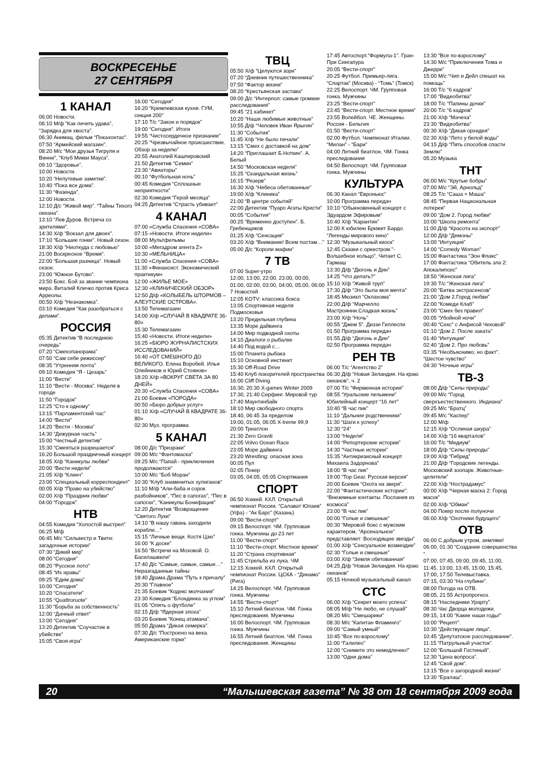ВОСКРЕСЕНЬЕ
27 СЕНТЯБРЯ
1 КАНАЛ
06:00 Новости.
06:10 М/ф “Как лечить удава”, “Зарядка для хвоста”.
06:30 Анимац. фильм “Покахонтас”.
07:50 “Армейский магазин”.
08:20 М/с “Мои друзья Тигруля и Винни”, “Клуб Микки Мауса”.
09:10 “Здоровье”.
10:00 Новости.
10:20 “Непутевые заметки”.
10:40 “Пока все дома”.
11:30 “Фазенда”.
12:00 Новости.
12:10 Д/с “Живой мир”. “Тайны Тихого океана”.
13:10 “Лев Дуров. Встреча со зрителями”.
14:30 Х/ф “Вокзал для двоих”.
17:10 “Большие гонки”. Новый сезон.
18:30 Х/ф “Ниоткуда с любовью”
21:00 Воскресное “Время”.
22:00 “Большая разница”. Новый сезон.
23:00 “Южное Бутово”.
23:50 Бокс. Бой за звание чемпиона мира. Виталий Кличко против Криса Арреолы.
00:50 Х/ф “Незнакомка”.
03:10 Комедия “Как разобраться с делами”.
РОССИЯ
05:35 Детектив “В последнюю очередь”
07:20 “Смехопанорама”
07:50 “Сам себе режиссер”
08:35 “Утренняя почта”
09:10 Комедия “Я - Цезарь”
11:00 “Вести”
11:10 “Вести - Москва”. Неделя в городе
11:50 “Городок”
12:25 “Сто к одному”
13:15 “Парламентский час”
14:00 “Вести”
14:20 “Вести - Москва”
14:30 “Дежурная часть”
15:00 “Честный детектив”
15:30 “Смеяться разрешается”
16:20 Большой праздничный концерт
18:05 Х/ф “Каникулы любви”
20:00 “Вести недели”
21:05 Х/ф “Клинч”
23:00 “Специальный корреспондент”
00:05 Х/ф “Право на убийство”
02:00 Х/ф “Праздник любви”
04:00 “Городок”
НТВ
04:55 Комедия “Холостой выстрел”
06:25 М/ф
06:45 М/с “Сильвестр и Твити: загадочные истории”
07:30 “Дикий мир”
08:00 “Сегодня”
08:20 “Русское лото”
08:45 “Их нравы”
09:25 “Едим дома”
10:00 “Сегодня”
10:20 “Спасатели”
10:55 “Quattroruote”
11:30 “Борьба за собственность”
12:00 “Дачный ответ”
13:00 “Сегодня”
13:20 Детектив “Соучастие в убийстве”
15:05 “Своя игра”
16:00 “Сегодня”
16:20 “Кремлевская кухня. ГУМ, секция 200”
17:10 Т/с “Закон и порядок”
19:00 “Сегодня”. Итоги
19:55 “Чистосердечное признание”
20:25 “Чрезвычайное происшествие. Обзор за неделю”
20:55 Анатолий Кашпировский
21:50 Детектив “Семин”
23:30 “Авиаторы”
00:10 “Футбольная ночь”
00:45 Комедия “Сплошные неприятности”
02:30 Комедия “Герой месяца”
04:25 Детектив “Страсть убивает”
4 КАНАЛ
07:00 «Служба Спасения «СОВА»
07:15 «Новости. Итоги недели»
08:00 Мультфильмы
10:00 «Мегадром агента Z»
10:30 «МЕЛЬНИЦА»
11:00 «Служба Спасения «СОВА»
11:30 «Финансист. Экономический практикум»
12:00 «ЖИЛЬЕ МОЕ»
12:30 «КЛИНИЧЕСКИЙ ОБЗОР»
12:50 Д/ф «КОЛЫБЕЛЬ ШТОРМОВ – АЛЕУТСКИЕ ОСТРОВА».
13:50 Телемагазин
14:00 Х/ф «СЛУЧАЙ В КВАДРАТЕ 36-80»
15:30 Телемагазин
15:40 «Новости. Итоги недели»
16:25 «БЮРО ЖУРНАЛИСТСКИХ ИССЛЕДОВАНИЙ»
16:40 «ОТ СМЕШНОГО ДО ВЕЛИКОГО. Елена Воробей. Илья Олейников и Юрий Стоянов»
18:20 Х/ф «ВОКРУГ СВЕТА ЗА 80 ДНЕЙ»
20:30 «Служба Спасения «СОВА»
21:00 Боевик «ПОРОДА»
00:50 «Бюро добрых услуг»
01:10 Х/ф «СЛУЧАЙ В КВАДРАТЕ 36-80»
02:30 Муз. программа
5 КАНАЛ
08:00 Д/с “Призраки”
09:00 М/с “Фантомаска”
09:25 М/с “Папай - приключения продолжаются”
10:00 М/с “Боб Моран”
10:30 “Клуб знаменитых хулиганов”
11:10 М/ф “Али-баба и сорок разбойников”, “Пес в сапогах”, “Пес в сапогах”, “Каникулы Бонифация”
12:20 Детектив “Возвращение “Святого Луки”
14:10 “В нашу гавань заходили корабли…”
15:15 “Личные вещи. Костя Цзю”
16:00 “К доске”
16:50 “Встречи на Моховой. О. Басилашвили”
17:40 Д/с “Самые, самые, самые…” Неразгаданные тайны
18:40 Драма Драма “Путь к причалу”
20:30 “Главное”
21:35 Боевик “Кодекс молчания”
23:30 Комедия “Блондинка за углом”
01:05 “Опять о футболе”
02:15 Д/ф “Ядерная эпоха”
03:20 Боевик “Конец атамана”.
05:50 Драма “Дикая семерка”.
07:30 Д/с “Построено на века. Американские горки”
ТВЦ
05:50 Х/ф “Целуются зори”
07:20 “Дневник путешественника”
07:50 “Фактор жизни”
08:20 “Крестьянская застава”
09:00 Д/с “Интерпол: самые громкие расследования”
09:45 “21 кабинет”
10:20 “Наши любимые животные”
10:55 Д/ф “Человек Иван Ярыгин”
11:30 “События”
11:45 Х/ф “Не было печали”
13:15 “Смех с доставкой на дом”
14:20 “Приглашает Б.Ноткин”. А. Белый
14:50 “Московская неделя”
15:25 “Скандальная жизнь”
16:15 “Резерв”
16:30 Х/ф “Небеса обетованные”
19:00 Х/ф “Клиника”
21:00 “В центре событий”
22:00 Детектив “Пуаро Агаты Кристи”
00:05 “События”
00:25 “Временно доступен”. Б. Гребенщиков
01:25 Х/ф “Сенсация”
03:20 Х/ф “Внимание! Всем постам…”
05:00 Д/с “Короли мафии”
7 ТВ
07:00 Super-утро
12:00, 13:00, 22:00, 23:00, 00:00, 01:00, 02:00, 03:00, 04:00, 05:00, 06:00 7 Новостей
12:05 KOTV: классика бокса
13:05 Спортивная неделя Подмосковья
13:20 Предельная глубина
13:35 Море дайвинга
14:00 Мир подводной охоты
14:10 Диалоги о рыбалке
14:40 Под водой с…
15:00 Планета рыбака
15:10 Основной инстинкт
15:30 Off-Road Drive
15:40 Клуб покорителей пространства
16:00 Cliff Diving
16:30, 20:30 X-games Winter 2009
17:30, 21:40 Серфинг. Мировой тур
17:40 Маунтинбайк
18:10 Мир свободного спорта
18:40, 06:45 За пределом
19:00, 01:05, 06:05 X-treme 99,9
20:00 Триатлон
21:30 Zero Graviti
22:05 Volvo Ocean Race
23:05 Море дайвинга
23:20 Wrestling: опасная зона
00:05 Пул
02:05 Покер
03:05, 04:05, 05:05 Спортмания
СПОРТ
06:50 Хоккей. КХЛ. Открытый чемпионат России. “Салават Юлаев” (Уфа) - “Ак Барс” (Казань)
09:00 “Вести-спорт”
09:15 Велоспорт. ЧМ. Групповая гонка. Мужчины до 23 лет
11:00 “Вести-спорт”
11:10 “Вести-спорт. Местное время”
11:20 “Страна спортивная”
11:45 Стрельба из лука. ЧМ
12:15 Хоккей. КХЛ. Открытый чемпионат России. ЦСКА - “Динамо” (Рига)
14:25 Велоспорт. ЧМ. Групповая гонка. Мужчины
14:55 “Вести-спорт”
15:10 Летний биатлон. ЧМ. Гонка преследования. Мужчины
16:00 Велоспорт. ЧМ. Групповая гонка. Мужчины
16:55 Летний биатлон. ЧМ. Гонка преследования. Женщины
17:45 Автоспорт.”Формула-1”. Гран-При Сингапура
20:05 “Вести-спорт”
20:25 Футбол. Премьер-лига. “Спартак” (Москва) - “Томь” (Томск)
22:25 Велоспорт. ЧМ. Групповая гонка. Мужчины
23:25 “Вести-спорт”
23:45 “Вести-спорт. Местное время”
23:55 Волейбол. ЧЕ. Женщины. Россия - Бельгия
01:50 “Вести-спорт”
02:00 Футбол. Чемпионат Италии. “Милан” - “Бари”
04:00 Летний биатлон. ЧМ. Гонка преследования
04:50 Велоспорт. ЧМ. Групповая гонка. Мужчины
КУЛЬТУРА
06:30 Канал “Евроньюс”
10:00 Программа передач
10:10 “Обыкновенный концерт с Эдуардом Эфировым”
10:40 Х/ф “Карантин”
12:00 К юбилею Брижит Бардо. “Легенды мирового кино”
12:30 “Музыкальный киоск”
12:45 Сказки с оркестром.”-Волшебное кольцо”. Читает С. Гармаш
13:30 Д/ф “Дюгонь и Дин”
14:25 “Что делать?”
15:10 Х/ф “Живой труп”
17:30 Д/ф “Это была моя мечта”
18:45 Мюзикл “Оклахома”
22:00 Д/ф “Марчелло Мастроянни.Сладкая жизнь”
23:00 Х/ф “Ночь”
00:55 “Джем 5”. Диззи Гиллеспи
01:50 Программа передач
01:55 Д/ф “Дюгонь и Дин”
02:50 Программа передач
РЕН ТВ
06:00 Т/с “Агентство 2”
06:30 Д/ф “Новая Зеландия. На краю океанов”, ч. 2
07:00 Т/с “Фирменная история”
08:55 “Уральские пельмени” Юбилейный концерт “16 лет”
10:40 “В час пик”
11:10 “Дальние родственники”
11:30 “Шаги к успеху”
12:30 “24”
13:00 “Неделя”
14:00 “Репортерские истории”
14:30 “Частные истории”
15:35 “Антикризисный концерт Михаила Задорнова”
18:00 “В час пик”
19:00 “Top Gear. Русская версия”
20:00 Боевик “Охота на зверя”.
22:00 “Фантастические истории”: “Внеземные контакты. Послания из космоса”
23:00 “В час пик”
00:00 “Голые и смешные”
00:30 “Мировой бокс с мужским характером. “Арсенальное” представляет: Восходящие звезды”
01:00 Х/ф “Сексуальное возмездие”
02:30 “Голые и смешные”
03:00 Х/ф “Земля обетованная”
04:25 Д/ф “Новая Зеландия. На краю океанов”
05:15 Ночной музыкальный канал
СТС
06:00 Х/ф “Секрет моего успеха”
08:05 М/ф “Не любо, не слушай”
08:20 М/с “Смешарики”
08:30 М/с “Капитан Фламинго”
09:00 “Самый умный”
10:45 “Все по-взрослому”
11:00 “Галилео”
12:00 “Снимите это немедленно!”
13:00 “Одни дома”
13:30 “Все по-взрослому”
14:30 М/с “Приключения Тома и Джерри”
15:00 М/с “Чип и Дейл спешат на помощь”
16:00 Т/с “6 кадров”
17:00 “Видеобитва”
18:00 Т/с “Папины дочки”
20:00 Т/с “6 кадров”
21:00 Х/ф “Мачеха”
23:30 “Видеобитва”
00:30 Х/ф “Дикая орхидея”
02:30 Х/ф “Лето у белой воды”
04:15 Д/ф “Пять способов спасти Землю”
05:20 Музыка
ТНТ
06:00 М/с “Крутые бобры”
07:00 М/с “Эй, Арнольд”
08:25 Т/с “Саша + Маша”
08:45 “Первая Национальная лотерея”
09:00 “Дом 2. Город любви”
10:00 “Школа ремонта”
11:00 Д/ф “Красота на экспорт”
12:00 Д/ф “Демоны”
13:00 “Интуиция”
14:00 “Comedy Woman”
15:00 Фантастика “Эон Флакс”
17:00 Фантастика “Обитель зла 2: Апокалипсис”
18:50 “Женская лига”
19:30 Т/с “Женская лига”
20:00 “Битва экстрасенсов”
21:00 “Дом 2.Город любви”
22:00 “Комеди Клаб”
23:00 “Смех без правил”
00:05 “Убойной ночи”
00:40 “Секс” с Анфисой Чеховой”
01:10 “Дом 2. После заката”
01:40 “Интуиция”
02:40 “Дом 2. Про любовь”
03:35 “Необъяснимо, но факт”. “Шестое чувство”
04:30 “Ночные игры”
ТВ-3
08:00 Д/ф “Силы природы”
09:00 М/с “Город сверхъестественного. Индиана”
09:25 М/с “Братц”
09:45 М/с “Каспер”
12:00 М/ф
12:15 Х/ф “Ослиная шкура”
14:00 Х/ф “16 кварталов”
16:00 Т/с “Медиум”
18:00 Д/ф “Силы природы”
19:00 Х/ф “Гибрид”
21:00 Д/ф “Городские легенды. Московский зоопарк. Животные-целители”
22:00 Х/ф “Нострадамус”
00:00 Х/ф “Черная маска 2: Город масок”
02:00 Х/ф “Обман”
04:00 Покер после полуночи
06:00 Х/ф “Охотники будущего”
ОТВ
06:00 С добрым утром, земляки!
06:00, 01:30 “Создание совершенства “.
07:00, 07:45, 09:00, 09:45, 11:00, 11:45, 13:00, 13:45, 15:00, 15:45, 17:00, 17:50 Телевыставка.
07:15, 03:30 “На глубине”.
08:00 Погода на ОТВ.
08:05, 21:55 Астропрогноз.
08:15 “Наследники Урарту”.
08:30 Час Дворца молодежи.
09:15, 14:00 “Какие наши годы!”
10:00 “Рецепт”.
10:30 “Действующие лица”.
10:45 “Депутатское расследование”.
11:15 “Патрульный участок”.
12:00 “Большой Гостиный”.
12:30 “Цена вопроса”.
12:45 “Свой дом”.
13:15 “Все о загородной жизни”
13:30 “Ералаш”.
20 “Малышевская газета” № 38 от 18 сентября 2009 года